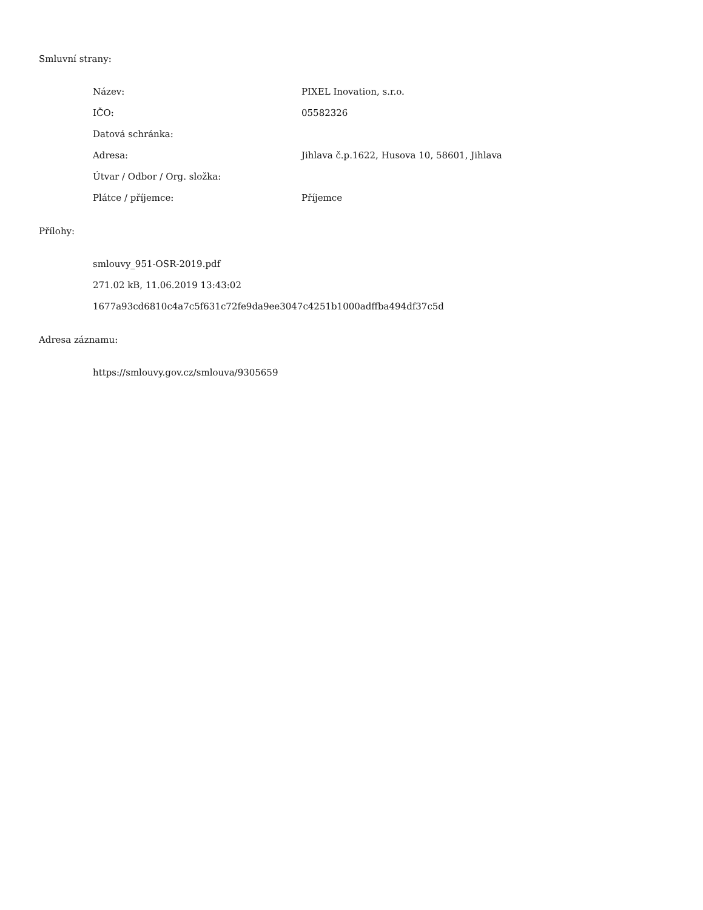Smluvní strany:
| Název: | PIXEL Inovation, s.r.o. |
| IČO: | 05582326 |
| Datová schránka: | |
| Adresa: | Jihlava č.p.1622, Husova 10, 58601, Jihlava |
| Útvar / Odbor / Org. složka: | |
| Plátce / příjemce: | Příjemce |
Přílohy:
smlouvy_951-OSR-2019.pdf
271.02 kB, 11.06.2019 13:43:02
1677a93cd6810c4a7c5f631c72fe9da9ee3047c4251b1000adffba494df37c5d
Adresa záznamu:
https://smlouvy.gov.cz/smlouva/9305659